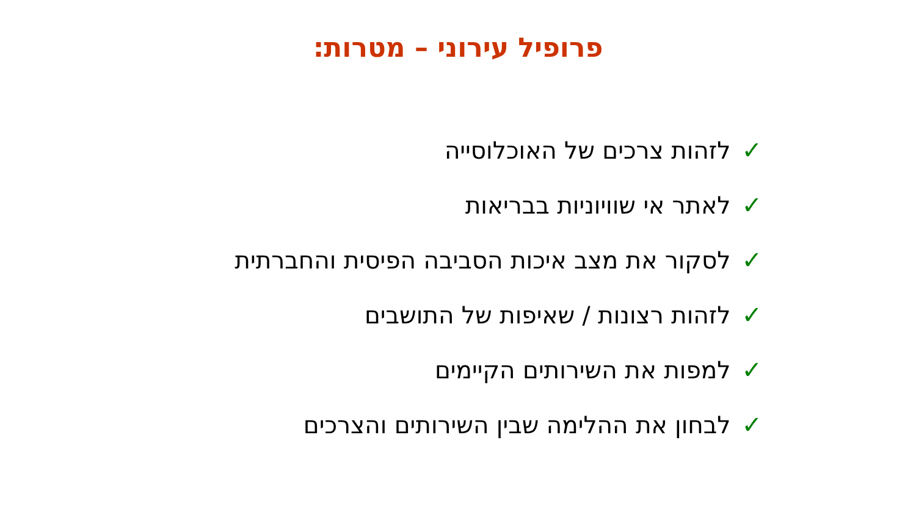פרופיל עירוני – מטרות:
✓לזהות צרכים של האוכלוסייה
✓לאתר אי שוויוניות בבריאות
✓לסקור את מצב איכות הסביבה הפיסית והחברתית
✓לזהות רצונות / שאיפות של התושבים
✓למפות את השירותים הקיימים
✓לבחון את ההלימה שבין השירותים והצרכים